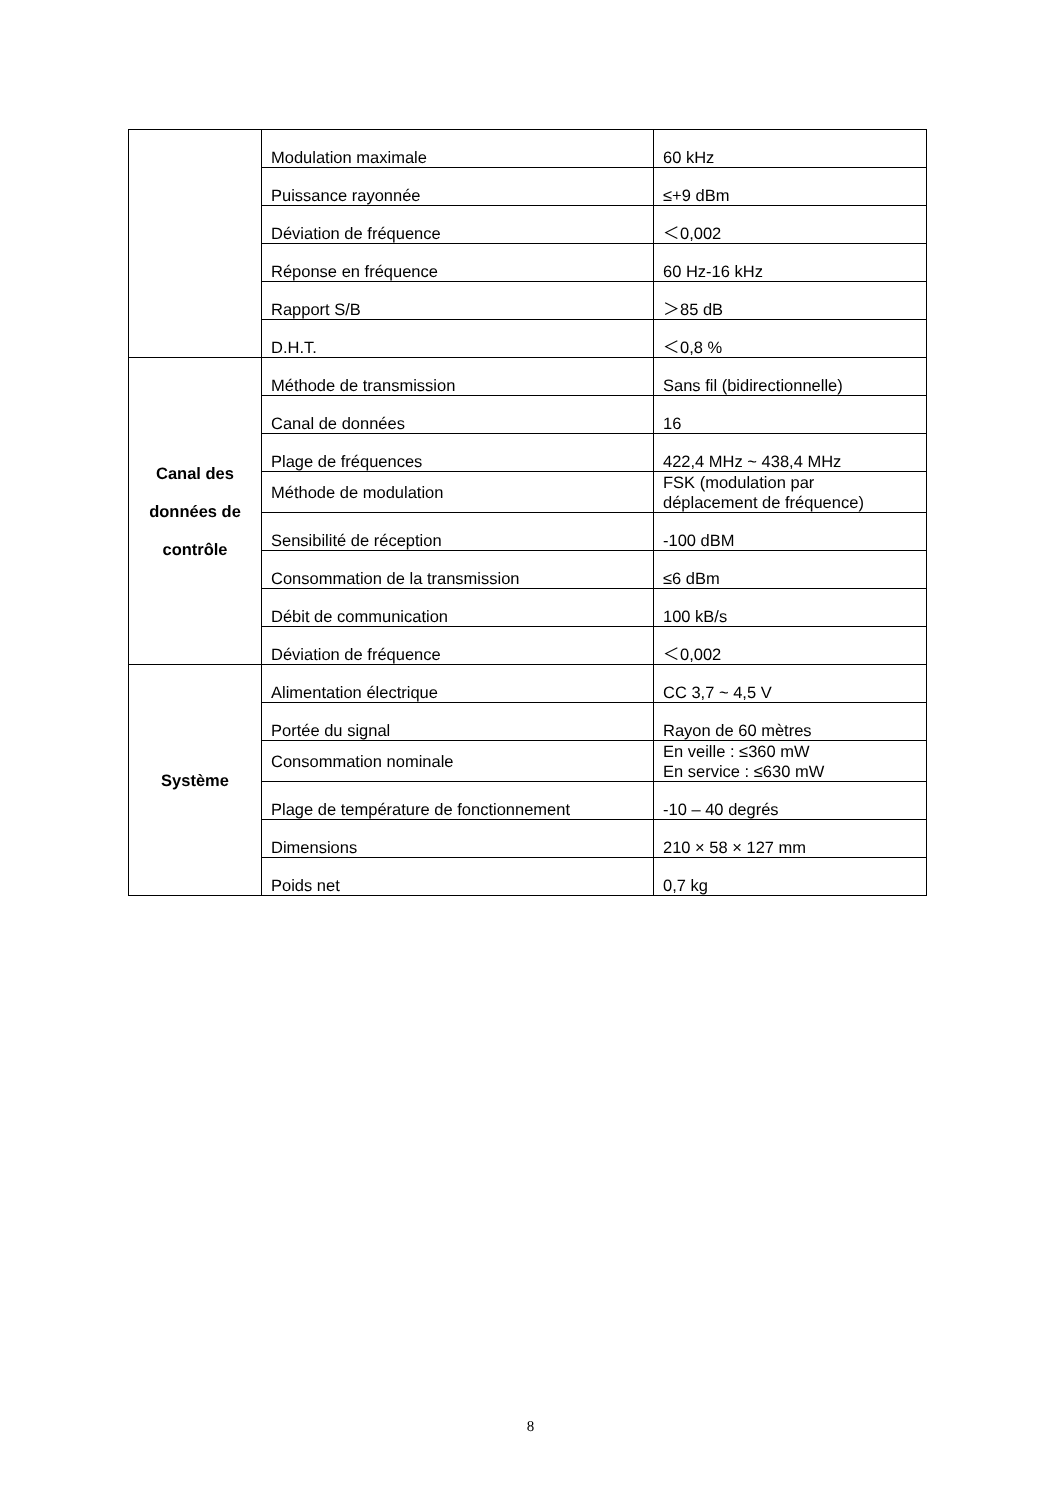| | Modulation maximale | 60 kHz |
| | Puissance rayonnée | ≤+9 dBm |
| | Déviation de fréquence | ＜0,002 |
| | Réponse en fréquence | 60 Hz-16 kHz |
| | Rapport S/B | ＞85 dB |
| | D.H.T. | ＜0,8 % |
| Canal des données de contrôle | Méthode de transmission | Sans fil (bidirectionnelle) |
| | Canal de données | 16 |
| | Plage de fréquences | 422,4 MHz ~ 438,4 MHz |
| | Méthode de modulation | FSK (modulation par déplacement de fréquence) |
| | Sensibilité de réception | -100 dBM |
| | Consommation de la transmission | ≤6 dBm |
| | Débit de communication | 100 kB/s |
| | Déviation de fréquence | ＜0,002 |
| Système | Alimentation électrique | CC 3,7 ~ 4,5 V |
| | Portée du signal | Rayon de 60 mètres |
| | Consommation nominale | En veille : ≤360 mW En service : ≤630 mW |
| | Plage de température de fonctionnement | -10 – 40 degrés |
| | Dimensions | 210 × 58 × 127 mm |
| | Poids net | 0,7 kg |
8